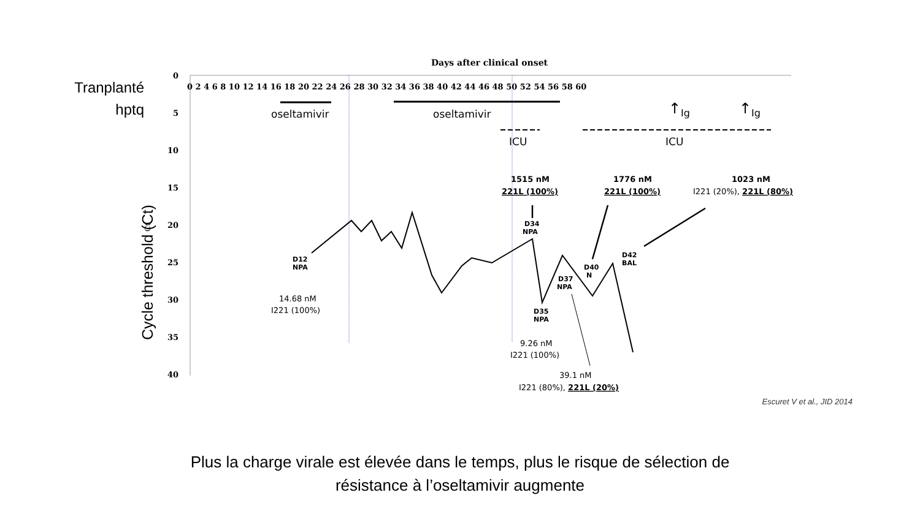Tranplanté hptq
Cycle threshold (Ct)
Days after clinical onset
0
5
10
15
20
25
30
35
40
0 2 4 6 8 10 12 14 16 18 20 22 24 26 28 30 32 34 36 38 40 42 44 46 48 50 52 54 56 58 60
Ct
oseltamivir
oseltamivir
ICU
ICU
↑
Ig
↑
Ig
D12
NPA
D34
NPA
D35
NPA
D37
NPA
D40
N
D42
BAL
1515 nM
221L (100%)
1776 nM
221L (100%)
1023 nM
I221 (20%), 221L (80%)
14.68 nM
I221 (100%)
9.26 nM
I221 (100%)
39.1 nM
I221 (80%), 221L (20%)
Escuret V et al., JID 2014
Plus la charge virale est élevée dans le temps, plus le risque de sélection de
résistance à l’oseltamivir augmente